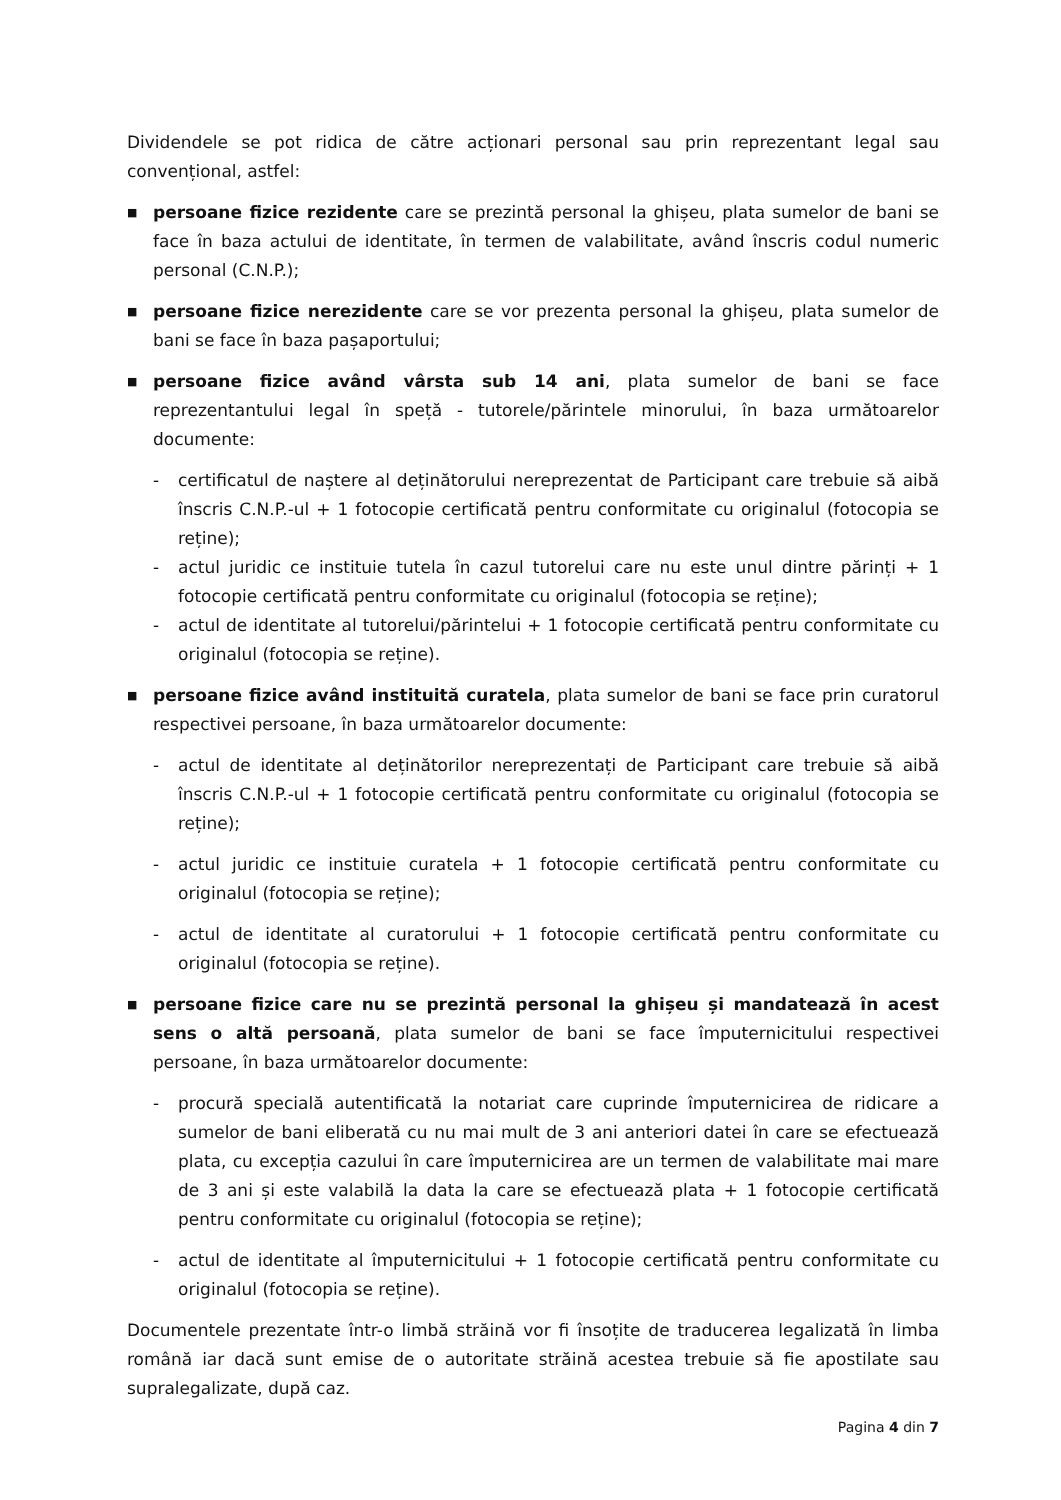Dividendele se pot ridica de către acționari personal sau prin reprezentant legal sau convențional, astfel:
■
persoane fizice rezidente care se prezintă personal la ghișeu, plata sumelor de bani se face în baza actului de identitate, în termen de valabilitate, având înscris codul numeric personal (C.N.P.);
■
persoane fizice nerezidente care se vor prezenta personal la ghișeu, plata sumelor de bani se face în baza pașaportului;
■
persoane fizice având vârsta sub 14 ani, plata sumelor de bani se face reprezentantului legal în speță - tutorele/părintele minorului, în baza următoarelor documente:
- certificatul de naștere al deținătorului nereprezentat de Participant care trebuie să aibă înscris C.N.P.-ul + 1 fotocopie certificată pentru conformitate cu originalul (fotocopia se reține);
- actul juridic ce instituie tutela în cazul tutorelui care nu este unul dintre părinți + 1 fotocopie certificată pentru conformitate cu originalul (fotocopia se reține);
- actul de identitate al tutorelui/părintelui + 1 fotocopie certificată pentru conformitate cu originalul (fotocopia se reține).
■
persoane fizice având instituită curatela, plata sumelor de bani se face prin curatorul respectivei persoane, în baza următoarelor documente:
- actul de identitate al deținătorilor nereprezentați de Participant care trebuie să aibă înscris C.N.P.-ul + 1 fotocopie certificată pentru conformitate cu originalul (fotocopia se reține);
- actul juridic ce instituie curatela + 1 fotocopie certificată pentru conformitate cu originalul (fotocopia se reține);
- actul de identitate al curatorului + 1 fotocopie certificată pentru conformitate cu originalul (fotocopia se reține).
■
persoane fizice care nu se prezintă personal la ghișeu și mandatează în acest sens o altă persoană, plata sumelor de bani se face împuternicitului respectivei persoane, în baza următoarelor documente:
- procură specială autentificată la notariat care cuprinde împuternicirea de ridicare a sumelor de bani eliberată cu nu mai mult de 3 ani anteriori datei în care se efectuează plata, cu excepția cazului în care împuternicirea are un termen de valabilitate mai mare de 3 ani și este valabilă la data la care se efectuează plata + 1 fotocopie certificată pentru conformitate cu originalul (fotocopia se reține);
- actul de identitate al împuternicitului + 1 fotocopie certificată pentru conformitate cu originalul (fotocopia se reține).
Documentele prezentate într-o limbă străină vor fi însoțite de traducerea legalizată în limba română iar dacă sunt emise de o autoritate străină acestea trebuie să fie apostilate sau supralegalizate, după caz.
Pagina 4 din 7